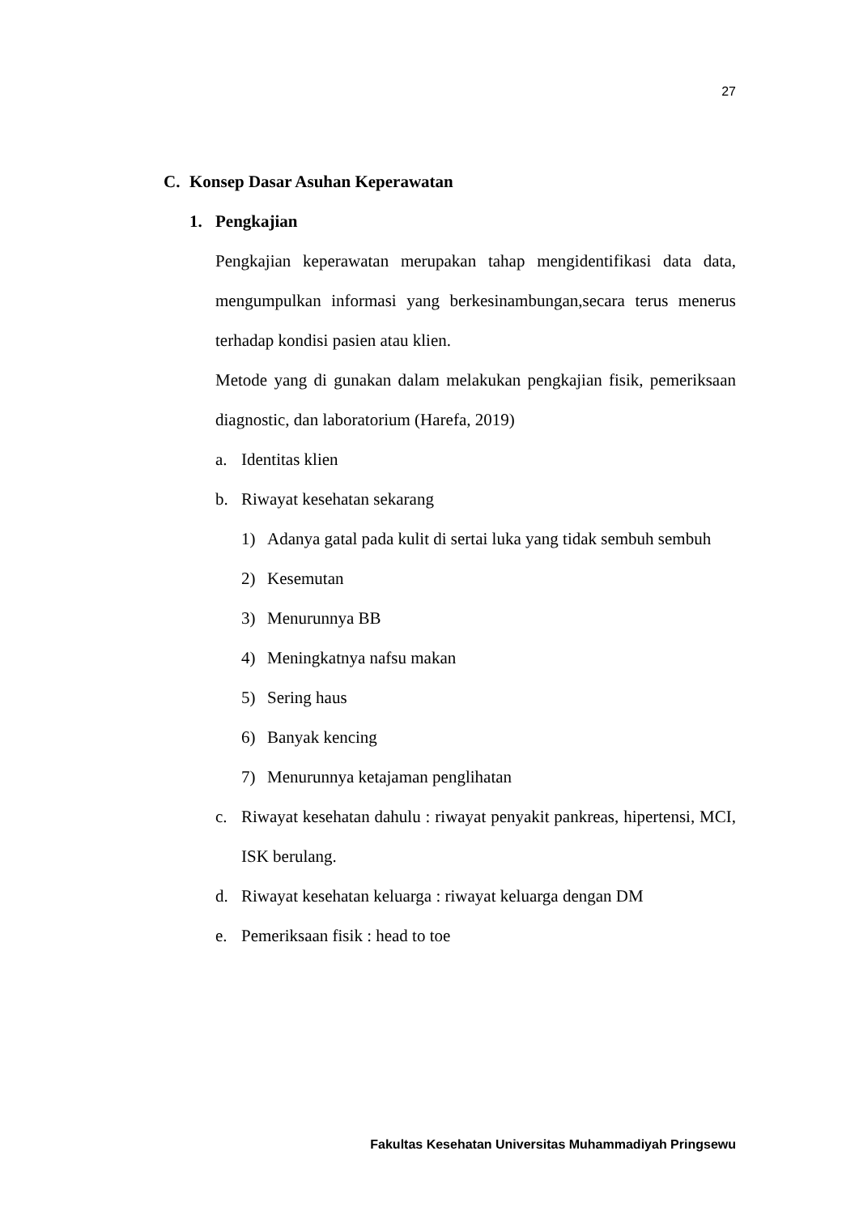27
C. Konsep Dasar Asuhan Keperawatan
1. Pengkajian
Pengkajian keperawatan merupakan tahap mengidentifikasi data data, mengumpulkan informasi yang berkesinambungan,secara terus menerus terhadap kondisi pasien atau klien.
Metode yang di gunakan dalam melakukan pengkajian fisik, pemeriksaan diagnostic, dan laboratorium (Harefa, 2019)
a. Identitas klien
b. Riwayat kesehatan sekarang
1) Adanya gatal pada kulit di sertai luka yang tidak sembuh sembuh
2) Kesemutan
3) Menurunnya BB
4) Meningkatnya nafsu makan
5) Sering haus
6) Banyak kencing
7) Menurunnya ketajaman penglihatan
c. Riwayat kesehatan dahulu : riwayat penyakit pankreas, hipertensi, MCI, ISK berulang.
d. Riwayat kesehatan keluarga : riwayat keluarga dengan DM
e. Pemeriksaan fisik : head to toe
Fakultas Kesehatan Universitas Muhammadiyah Pringsewu